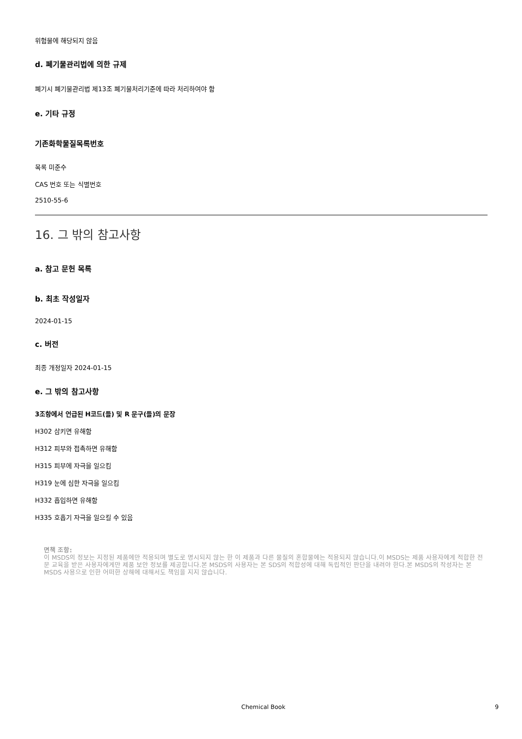위험물에 해당되지 않음
d. 폐기물관리법에 의한 규제
폐기시 폐기물관리법 제13조 폐기물처리기준에 따라 처리하여야 함
e. 기타 규정
기존화학물질목록번호
목록 미준수
CAS 번호 또는 식별번호
2510-55-6
16. 그 밖의 참고사항
a. 참고 문헌 목록
b. 최초 작성일자
2024-01-15
c. 버전
최종 개정일자 2024-01-15
e. 그 밖의 참고사항
3조항에서 언급된 H코드(들) 및 R 문구(들)의 문장
H302 삼키면 유해함
H312 피부와 접촉하면 유해함
H315 피부에 자극을 일으킴
H319 눈에 심한 자극을 일으킴
H332 흡입하면 유해함
H335 호흡기 자극을 일으킬 수 있음
면책 조항:
이 MSDS의 정보는 지정된 제품에만 적용되며 별도로 명시되지 않는 한 이 제품과 다른 물질의 혼합물에는 적용되지 않습니다.이 MSDS는 제품 사용자에게 적합한 전문 교육을 받은 사용자에게만 제품 보안 정보를 제공합니다.본 MSDS의 사용자는 본 SDS의 적합성에 대해 독립적인 판단을 내려야 한다.본 MSDS의 작성자는 본 MSDS 사용으로 인한 어떠한 상해에 대해서도 책임을 지지 않습니다.
Chemical Book 9